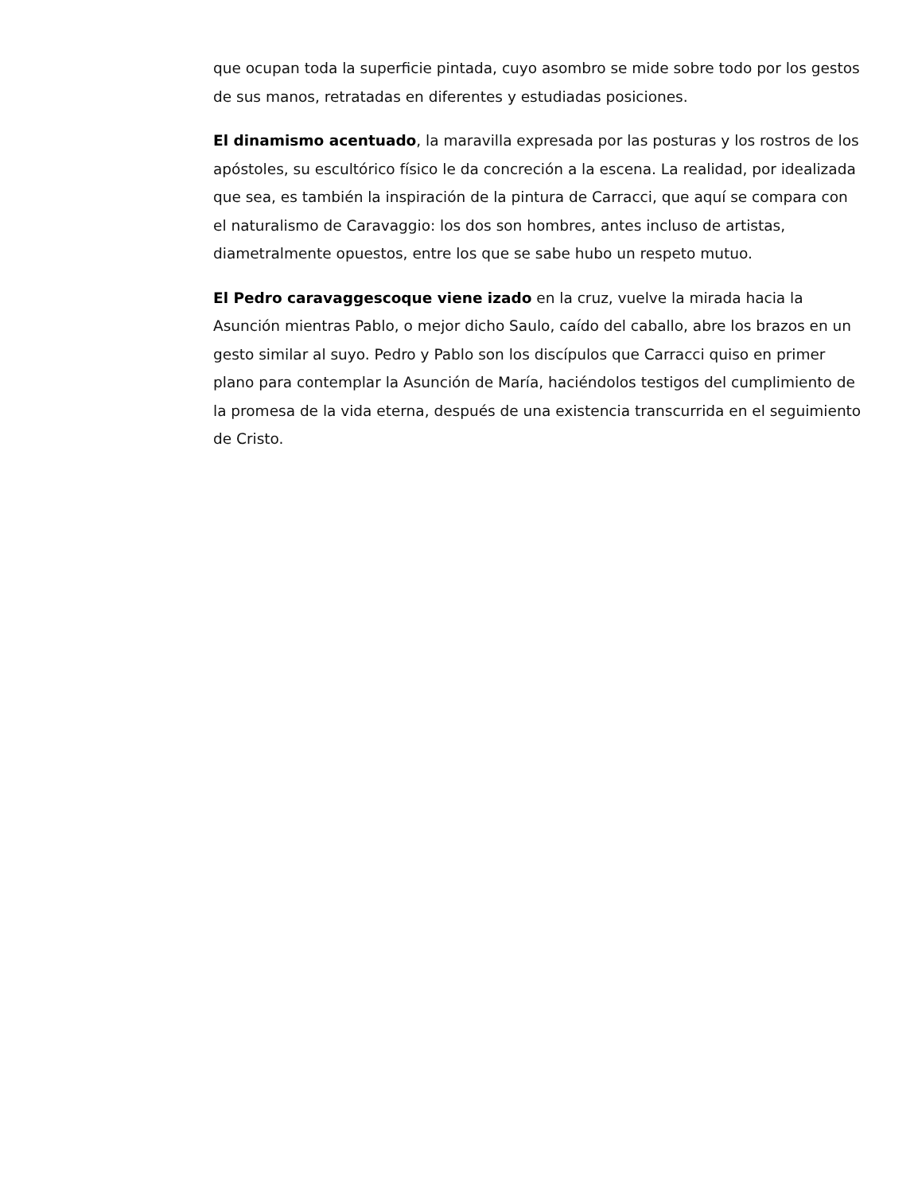que ocupan toda la superficie pintada, cuyo asombro se mide sobre todo por los gestos de sus manos, retratadas en diferentes y estudiadas posiciones.
El dinamismo acentuado, la maravilla expresada por las posturas y los rostros de los apóstoles, su escultórico físico le da concreción a la escena. La realidad, por idealizada que sea, es también la inspiración de la pintura de Carracci, que aquí se compara con el naturalismo de Caravaggio: los dos son hombres, antes incluso de artistas, diametralmente opuestos, entre los que se sabe hubo un respeto mutuo.
El Pedro caravaggescoque viene izado en la cruz, vuelve la mirada hacia la Asunción mientras Pablo, o mejor dicho Saulo, caído del caballo, abre los brazos en un gesto similar al suyo. Pedro y Pablo son los discípulos que Carracci quiso en primer plano para contemplar la Asunción de María, haciéndolos testigos del cumplimiento de la promesa de la vida eterna, después de una existencia transcurrida en el seguimiento de Cristo.